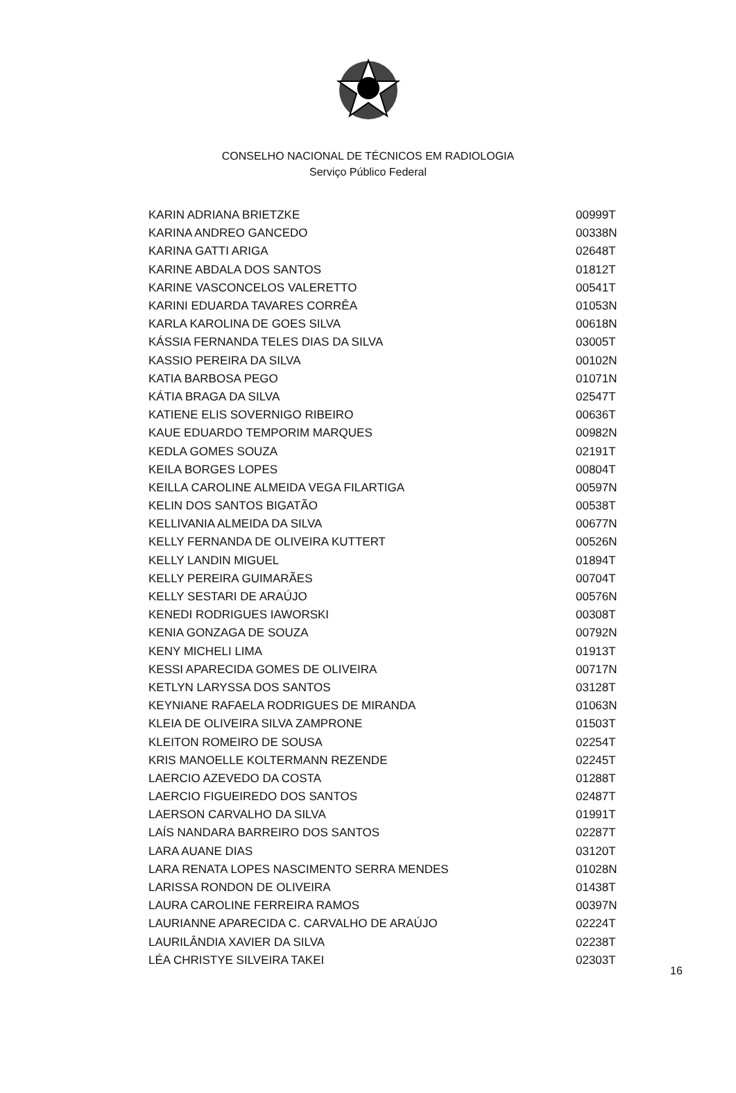CONSELHO NACIONAL DE TÉCNICOS EM RADIOLOGIA
Serviço Público Federal
| KARIN ADRIANA BRIETZKE | 00999T |
| KARINA ANDREO GANCEDO | 00338N |
| KARINA GATTI ARIGA | 02648T |
| KARINE ABDALA DOS SANTOS | 01812T |
| KARINE VASCONCELOS VALERETTO | 00541T |
| KARINI EDUARDA TAVARES CORRÊA | 01053N |
| KARLA KAROLINA DE GOES SILVA | 00618N |
| KÁSSIA FERNANDA TELES DIAS DA SILVA | 03005T |
| KASSIO PEREIRA DA SILVA | 00102N |
| KATIA BARBOSA PEGO | 01071N |
| KÁTIA BRAGA DA SILVA | 02547T |
| KATIENE ELIS SOVERNIGO RIBEIRO | 00636T |
| KAUE EDUARDO TEMPORIM MARQUES | 00982N |
| KEDLA GOMES SOUZA | 02191T |
| KEILA BORGES LOPES | 00804T |
| KEILLA CAROLINE ALMEIDA VEGA FILARTIGA | 00597N |
| KELIN DOS SANTOS BIGATÃO | 00538T |
| KELLIVANIA ALMEIDA DA SILVA | 00677N |
| KELLY FERNANDA DE OLIVEIRA KUTTERT | 00526N |
| KELLY LANDIN MIGUEL | 01894T |
| KELLY PEREIRA GUIMARÃES | 00704T |
| KELLY SESTARI DE ARAÚJO | 00576N |
| KENEDI RODRIGUES IAWORSKI | 00308T |
| KENIA GONZAGA DE SOUZA | 00792N |
| KENY MICHELI LIMA | 01913T |
| KESSI APARECIDA GOMES DE OLIVEIRA | 00717N |
| KETLYN LARYSSA DOS SANTOS | 03128T |
| KEYNIANE RAFAELA RODRIGUES DE MIRANDA | 01063N |
| KLEIA DE OLIVEIRA SILVA ZAMPRONE | 01503T |
| KLEITON ROMEIRO DE SOUSA | 02254T |
| KRIS MANOELLE KOLTERMANN REZENDE | 02245T |
| LAERCIO AZEVEDO DA COSTA | 01288T |
| LAERCIO FIGUEIREDO DOS SANTOS | 02487T |
| LAERSON CARVALHO DA SILVA | 01991T |
| LAÍS NANDARA BARREIRO DOS SANTOS | 02287T |
| LARA AUANE DIAS | 03120T |
| LARA RENATA LOPES NASCIMENTO SERRA MENDES | 01028N |
| LARISSA RONDON DE OLIVEIRA | 01438T |
| LAURA CAROLINE FERREIRA RAMOS | 00397N |
| LAURIANNE APARECIDA C. CARVALHO DE ARAÚJO | 02224T |
| LAURILÂNDIA XAVIER DA SILVA | 02238T |
| LÉA CHRISTYE SILVEIRA TAKEI | 02303T |
16